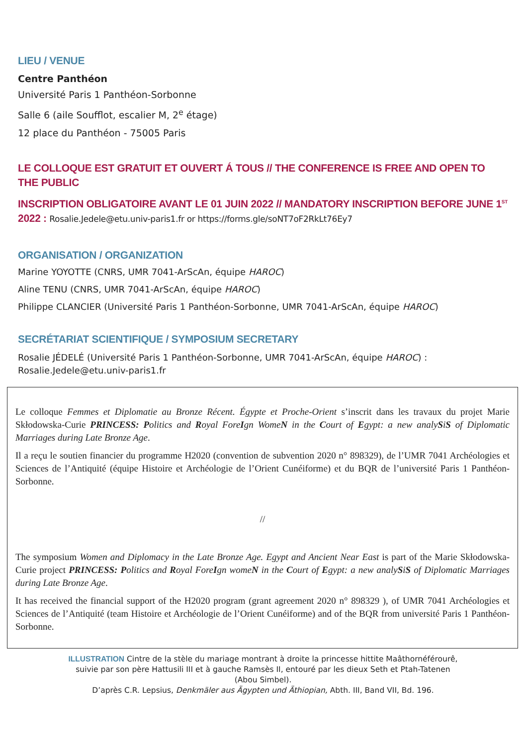LIEU / VENUE
Centre Panthéon
Université Paris 1 Panthéon-Sorbonne
Salle 6 (aile Soufflot, escalier M, 2<sup>e</sup> étage)
12 place du Panthéon - 75005 Paris
LE COLLOQUE EST GRATUIT ET OUVERT Á TOUS // THE CONFERENCE IS FREE AND OPEN TO THE PUBLIC
INSCRIPTION OBLIGATOIRE AVANT LE 01 JUIN 2022 // MANDATORY INSCRIPTION BEFORE JUNE 1<sup>ST</sup> 2022 : Rosalie.Jedele@etu.univ-paris1.fr or https://forms.gle/soNT7oF2RkLt76Ey7
ORGANISATION / ORGANIZATION
Marine YOYOTTE (CNRS, UMR 7041-ArScAn, équipe HAROC)
Aline TENU (CNRS, UMR 7041-ArScAn, équipe HAROC)
Philippe CLANCIER (Université Paris 1 Panthéon-Sorbonne, UMR 7041-ArScAn, équipe HAROC)
SECRÉTARIAT SCIENTIFIQUE / SYMPOSIUM SECRETARY
Rosalie JÉDELÉ (Université Paris 1 Panthéon-Sorbonne, UMR 7041-ArScAn, équipe HAROC) : Rosalie.Jedele@etu.univ-paris1.fr
Le colloque Femmes et Diplomatie au Bronze Récent. Égypte et Proche-Orient s’inscrit dans les travaux du projet Marie Skłodowska-Curie PRINCESS: Politics and Royal ForeIgn WomeN in the Court of Egypt: a new analySiS of Diplomatic Marriages during Late Bronze Age.
Il a reçu le soutien financier du programme H2020 (convention de subvention 2020 n° 898329), de l’UMR 7041 Archéologies et Sciences de l’Antiquité (équipe Histoire et Archéologie de l’Orient Cunéiforme) et du BQR de l’université Paris 1 Panthéon-Sorbonne.
//
The symposium Women and Diplomacy in the Late Bronze Age. Egypt and Ancient Near East is part of the Marie Skłodowska-Curie project PRINCESS: Politics and Royal ForeIgn womeN in the Court of Egypt: a new analySiS of Diplomatic Marriages during Late Bronze Age.
It has received the financial support of the H2020 program (grant agreement 2020 n° 898329 ), of UMR 7041 Archéologies et Sciences de l’Antiquité (team Histoire et Archéologie de l’Orient Cunéiforme) and of the BQR from université Paris 1 Panthéon-Sorbonne.
ILLUSTRATION Cintre de la stèle du mariage montrant à droite la princesse hittite Maâthornéférourê,
suivie par son père Hattusili III et à gauche Ramsès II, entouré par les dieux Seth et Ptah-Tatenen
(Abou Simbel).
D’après C.R. Lepsius, Denkmäler aus Ägypten und Äthiopian, Abth. III, Band VII, Bd. 196.